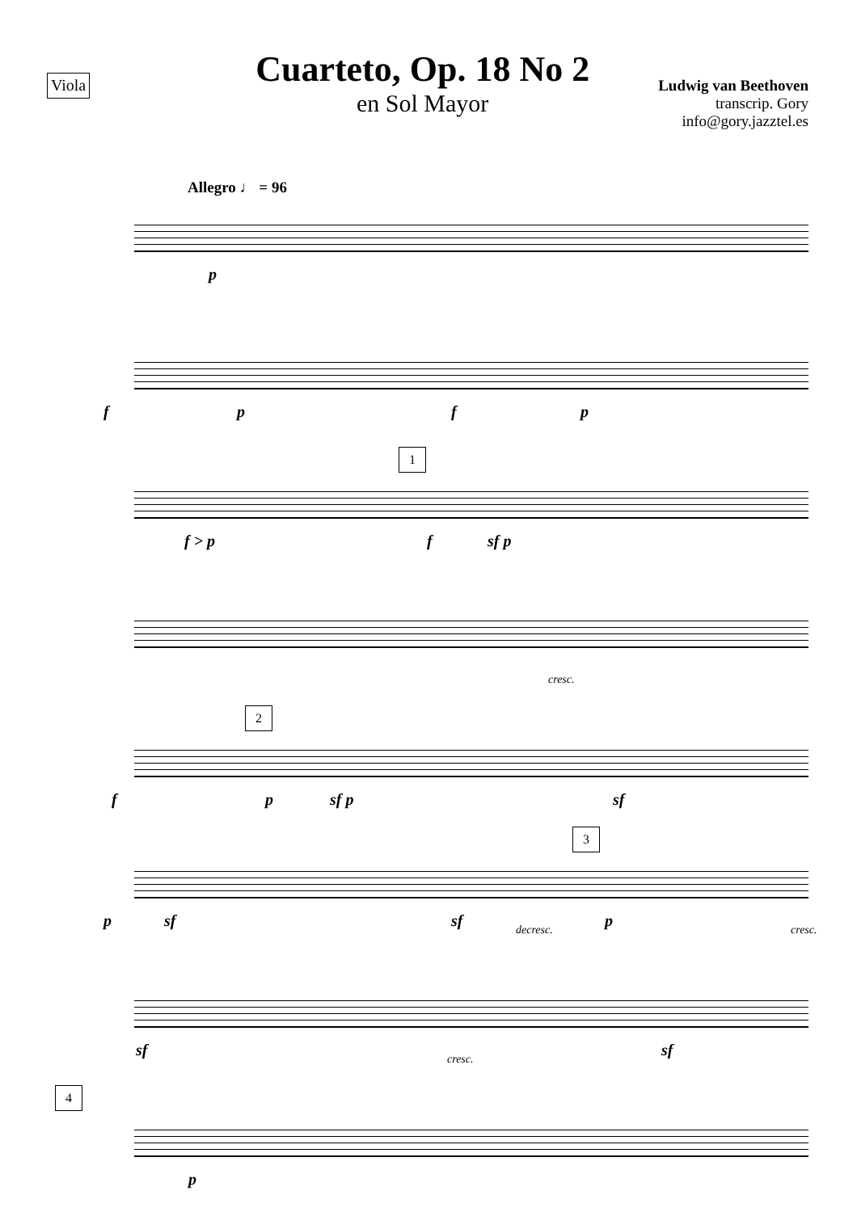Viola
Cuarteto, Op. 18 No 2
en Sol Mayor
Ludwig van Beethoven
transcrip. Gory
info@gory.jazztel.es
Allegro ♩ = 96
p
f p f p
1
f > p f sf p
cresc.
2
f p sf p sf
3
p sf sf decresc. p cresc.
sf cresc. sf
4
p